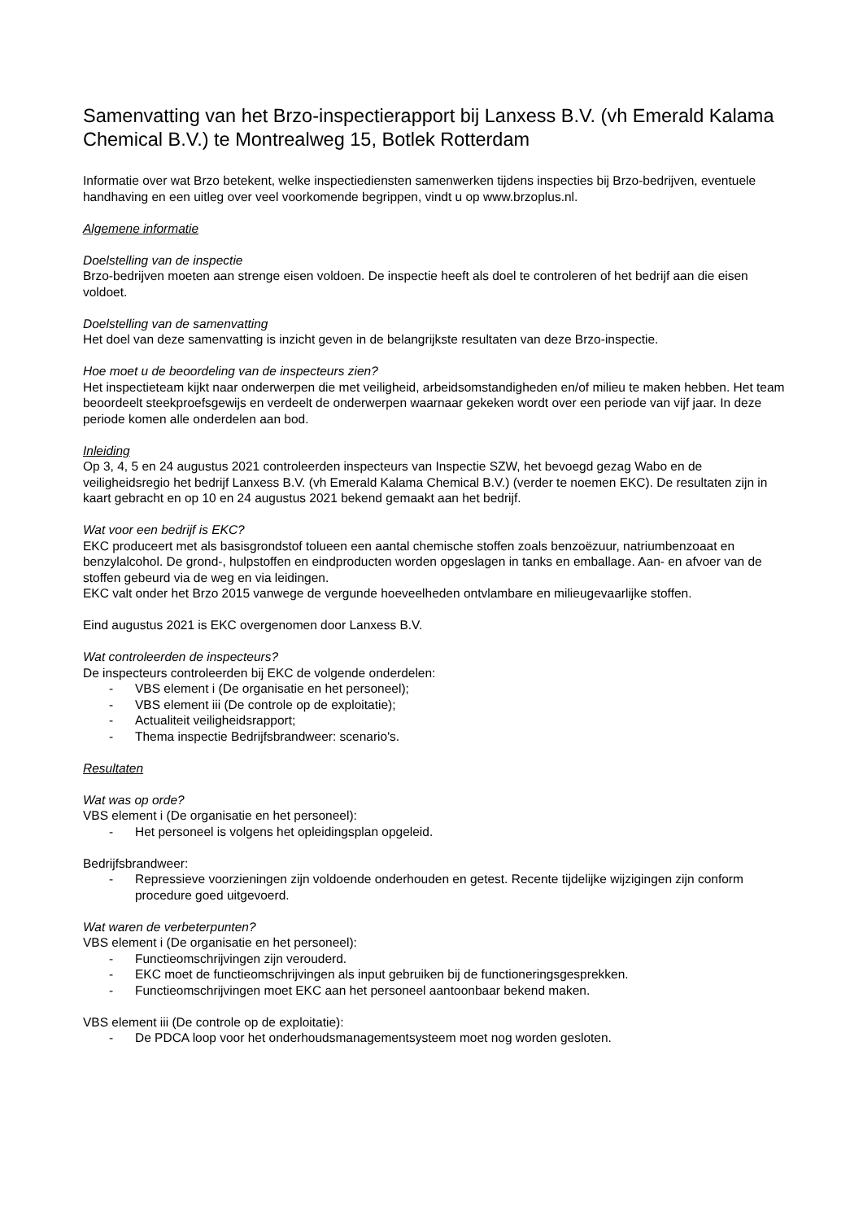Samenvatting van het Brzo-inspectierapport bij Lanxess B.V. (vh Emerald Kalama Chemical B.V.) te Montrealweg 15, Botlek Rotterdam
Informatie over wat Brzo betekent, welke inspectiediensten samenwerken tijdens inspecties bij Brzo-bedrijven, eventuele handhaving en een uitleg over veel voorkomende begrippen, vindt u op www.brzoplus.nl.
Algemene informatie
Doelstelling van de inspectie
Brzo-bedrijven moeten aan strenge eisen voldoen. De inspectie heeft als doel te controleren of het bedrijf aan die eisen voldoet.
Doelstelling van de samenvatting
Het doel van deze samenvatting is inzicht geven in de belangrijkste resultaten van deze Brzo-inspectie.
Hoe moet u de beoordeling van de inspecteurs zien?
Het inspectieteam kijkt naar onderwerpen die met veiligheid, arbeidsomstandigheden en/of milieu te maken hebben. Het team beoordeelt steekproefsgewijs en verdeelt de onderwerpen waarnaar gekeken wordt over een periode van vijf jaar. In deze periode komen alle onderdelen aan bod.
Inleiding
Op 3, 4, 5 en 24 augustus 2021 controleerden inspecteurs van Inspectie SZW, het bevoegd gezag Wabo en de veiligheidsregio het bedrijf Lanxess B.V. (vh Emerald Kalama Chemical B.V.) (verder te noemen EKC). De resultaten zijn in kaart gebracht en op 10 en 24 augustus 2021 bekend gemaakt aan het bedrijf.
Wat voor een bedrijf is EKC?
EKC produceert met als basisgrondstof tolueen een aantal chemische stoffen zoals benzoëzuur, natriumbenzoaat en benzylalcohol. De grond-, hulpstoffen en eindproducten worden opgeslagen in tanks en emballage. Aan- en afvoer van de stoffen gebeurd via de weg en via leidingen.
EKC valt onder het Brzo 2015 vanwege de vergunde hoeveelheden ontvlambare en milieugevaarlijke stoffen.
Eind augustus 2021 is EKC overgenomen door Lanxess B.V.
Wat controleerden de inspecteurs?
De inspecteurs controleerden bij EKC de volgende onderdelen:
- VBS element i (De organisatie en het personeel);
- VBS element iii (De controle op de exploitatie);
- Actualiteit veiligheidsrapport;
- Thema inspectie Bedrijfsbrandweer: scenario's.
Resultaten
Wat was op orde?
VBS element i (De organisatie en het personeel):
- Het personeel is volgens het opleidingsplan opgeleid.
Bedrijfsbrandweer:
- Repressieve voorzieningen zijn voldoende onderhouden en getest. Recente tijdelijke wijzigingen zijn conform procedure goed uitgevoerd.
Wat waren de verbeterpunten?
VBS element i (De organisatie en het personeel):
- Functieomschrijvingen zijn verouderd.
- EKC moet de functieomschrijvingen als input gebruiken bij de functioneringsgesprekken.
- Functieomschrijvingen moet EKC aan het personeel aantoonbaar bekend maken.
VBS element iii (De controle op de exploitatie):
- De PDCA loop voor het onderhoudsmanagementsysteem moet nog worden gesloten.